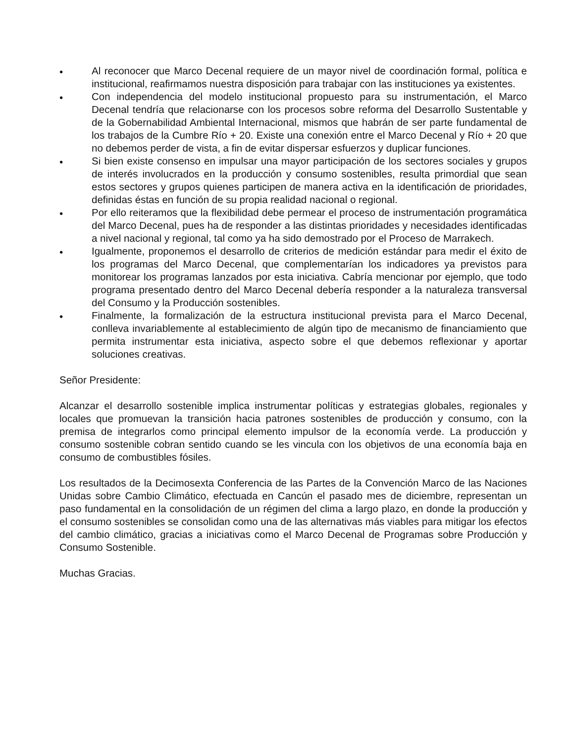• Al reconocer que Marco Decenal requiere de un mayor nivel de coordinación formal, política e institucional, reafirmamos nuestra disposición para trabajar con las instituciones ya existentes.
• Con independencia del modelo institucional propuesto para su instrumentación, el Marco Decenal tendría que relacionarse con los procesos sobre reforma del Desarrollo Sustentable y de la Gobernabilidad Ambiental Internacional, mismos que habrán de ser parte fundamental de los trabajos de la Cumbre Río + 20. Existe una conexión entre el Marco Decenal y Río + 20 que no debemos perder de vista, a fin de evitar dispersar esfuerzos y duplicar funciones.
• Si bien existe consenso en impulsar una mayor participación de los sectores sociales y grupos de interés involucrados en la producción y consumo sostenibles, resulta primordial que sean estos sectores y grupos quienes participen de manera activa en la identificación de prioridades, definidas éstas en función de su propia realidad nacional o regional.
• Por ello reiteramos que la flexibilidad debe permear el proceso de instrumentación programática del Marco Decenal, pues ha de responder a las distintas prioridades y necesidades identificadas a nivel nacional y regional, tal como ya ha sido demostrado por el Proceso de Marrakech.
• Igualmente, proponemos el desarrollo de criterios de medición estándar para medir el éxito de los programas del Marco Decenal, que complementarían los indicadores ya previstos para monitorear los programas lanzados por esta iniciativa. Cabría mencionar por ejemplo, que todo programa presentado dentro del Marco Decenal debería responder a la naturaleza transversal del Consumo y la Producción sostenibles.
• Finalmente, la formalización de la estructura institucional prevista para el Marco Decenal, conlleva invariablemente al establecimiento de algún tipo de mecanismo de financiamiento que permita instrumentar esta iniciativa, aspecto sobre el que debemos reflexionar y aportar soluciones creativas.
Señor Presidente:
Alcanzar el desarrollo sostenible implica instrumentar políticas y estrategias globales, regionales y locales que promuevan la transición hacia patrones sostenibles de producción y consumo, con la premisa de integrarlos como principal elemento impulsor de la economía verde. La producción y consumo sostenible cobran sentido cuando se les vincula con los objetivos de una economía baja en consumo de combustibles fósiles.
Los resultados de la Decimosexta Conferencia de las Partes de la Convención Marco de las Naciones Unidas sobre Cambio Climático, efectuada en Cancún el pasado mes de diciembre, representan un paso fundamental en la consolidación de un régimen del clima a largo plazo, en donde la producción y el consumo sostenibles se consolidan como una de las alternativas más viables para mitigar los efectos del cambio climático, gracias a iniciativas como el Marco Decenal de Programas sobre Producción y Consumo Sostenible.
Muchas Gracias.